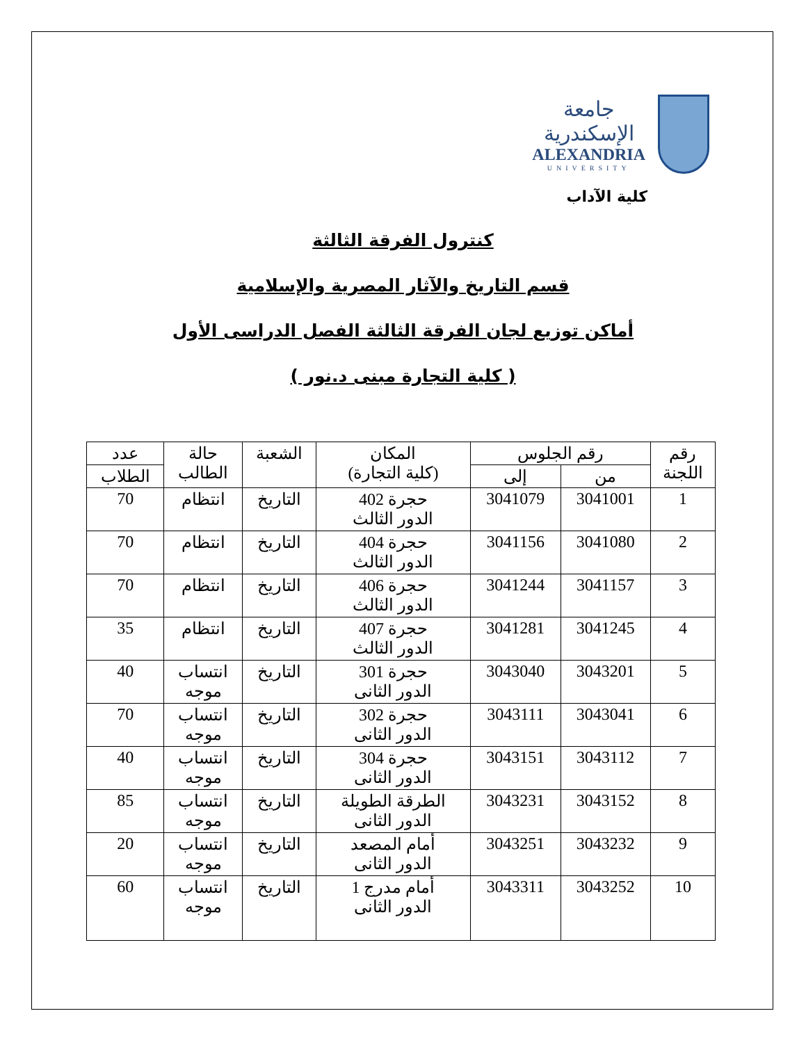جامعة الإسكندرية
ALEXANDRIA
UNIVERSITY
كلية الآداب
كنترول الفرقة الثالثة
قسم التاريخ والآثار المصرية والإسلامية
أماكن توزيع لجان الفرقة الثالثة الفصل الدراسى الأول
( كلية التجارة مبنى د.نور )
| رقم اللجنة | رقم الجلوس | | المكان (كلية التجارة) | الشعبة | حالة الطالب | عدد |
| --- | --- | --- | --- | --- | --- | --- |
| | من | إلى | | | | الطلاب |
| 1 | 3041001 | 3041079 | حجرة 402 الدور الثالث | التاريخ | انتظام | 70 |
| 2 | 3041080 | 3041156 | حجرة 404 الدور الثالث | التاريخ | انتظام | 70 |
| 3 | 3041157 | 3041244 | حجرة 406 الدور الثالث | التاريخ | انتظام | 70 |
| 4 | 3041245 | 3041281 | حجرة 407 الدور الثالث | التاريخ | انتظام | 35 |
| 5 | 3043201 | 3043040 | حجرة 301 الدور الثانى | التاريخ | انتساب موجه | 40 |
| 6 | 3043041 | 3043111 | حجرة 302 الدور الثانى | التاريخ | انتساب موجه | 70 |
| 7 | 3043112 | 3043151 | حجرة 304 الدور الثانى | التاريخ | انتساب موجه | 40 |
| 8 | 3043152 | 3043231 | الطرقة الطويلة الدور الثانى | التاريخ | انتساب موجه | 85 |
| 9 | 3043232 | 3043251 | أمام المصعد الدور الثانى | التاريخ | انتساب موجه | 20 |
| 10 | 3043252 | 3043311 | أمام مدرج 1 الدور الثانى | التاريخ | انتساب موجه | 60 |